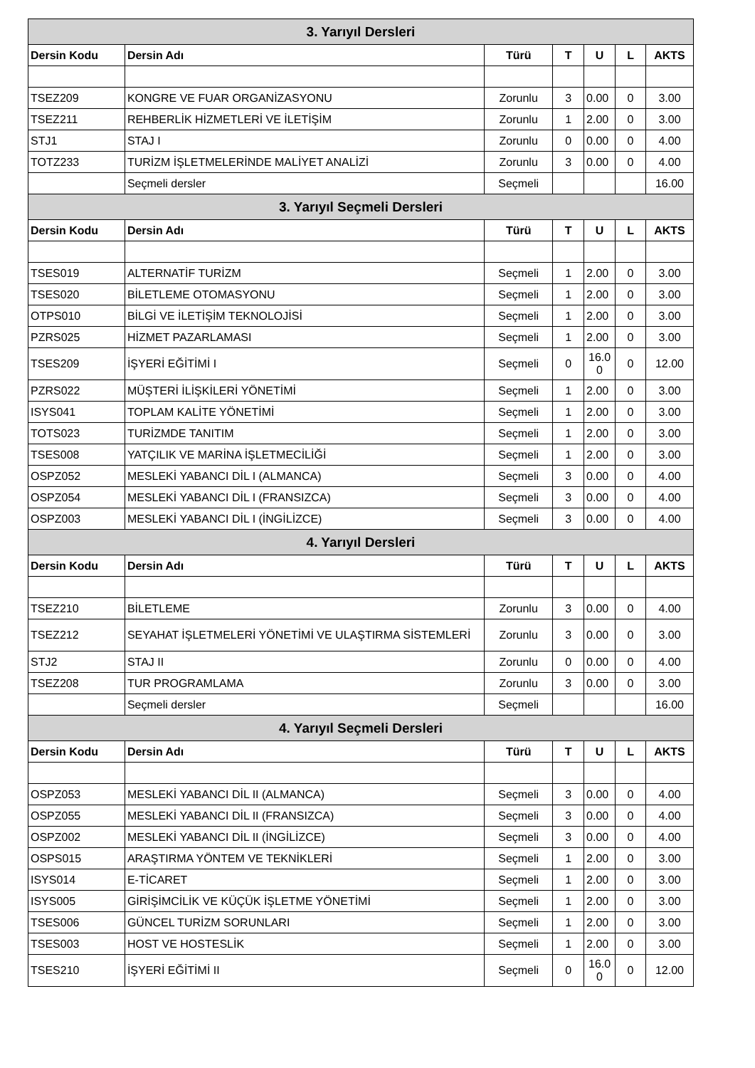| 3. Yarıyıl Dersleri | | | | | | |
| --- | --- | --- | --- | --- | --- | --- |
| Dersin Kodu | Dersin Adı | Türü | T | U | L | AKTS |
| TSEZ209 | KONGRE VE FUAR ORGANİZASYONU | Zorunlu | 3 | 0.00 | 0 | 3.00 |
| TSEZ211 | REHBERLİK HİZMETLERİ VE İLETİŞİM | Zorunlu | 1 | 2.00 | 0 | 3.00 |
| STJ1 | STAJ I | Zorunlu | 0 | 0.00 | 0 | 4.00 |
| TOTZ233 | TURİZM İŞLETMELERİNDE MALİYET ANALİZİ | Zorunlu | 3 | 0.00 | 0 | 4.00 |
| | Seçmeli dersler | Seçmeli | | | | 16.00 |
| 3. Yarıyıl Seçmeli Dersleri | | | | | | |
| Dersin Kodu | Dersin Adı | Türü | T | U | L | AKTS |
| TSES019 | ALTERNATİF TURİZM | Seçmeli | 1 | 2.00 | 0 | 3.00 |
| TSES020 | BİLETLEME OTOMASYONU | Seçmeli | 1 | 2.00 | 0 | 3.00 |
| OTPS010 | BİLGİ VE İLETİŞİM TEKNOLOJİSİ | Seçmeli | 1 | 2.00 | 0 | 3.00 |
| PZRS025 | HİZMET PAZARLAMASI | Seçmeli | 1 | 2.00 | 0 | 3.00 |
| TSES209 | İŞYERİ EĞİTİMİ I | Seçmeli | 0 | 16.0 0 | 0 | 12.00 |
| PZRS022 | MÜŞTERİ İLİŞKİLERİ YÖNETİMİ | Seçmeli | 1 | 2.00 | 0 | 3.00 |
| ISYS041 | TOPLAM KALİTE YÖNETİMİ | Seçmeli | 1 | 2.00 | 0 | 3.00 |
| TOTS023 | TURİZMDE TANITIM | Seçmeli | 1 | 2.00 | 0 | 3.00 |
| TSES008 | YATÇILIK VE MARİNA İŞLETMECİLİĞİ | Seçmeli | 1 | 2.00 | 0 | 3.00 |
| OSPZ052 | MESLEKİ YABANCI DİL I (ALMANCA) | Seçmeli | 3 | 0.00 | 0 | 4.00 |
| OSPZ054 | MESLEKİ YABANCI DİL I (FRANSIZCA) | Seçmeli | 3 | 0.00 | 0 | 4.00 |
| OSPZ003 | MESLEKİ YABANCI DİL I (İNGİLİZCE) | Seçmeli | 3 | 0.00 | 0 | 4.00 |
| 4. Yarıyıl Dersleri | | | | | | |
| Dersin Kodu | Dersin Adı | Türü | T | U | L | AKTS |
| TSEZ210 | BİLETLEME | Zorunlu | 3 | 0.00 | 0 | 4.00 |
| TSEZ212 | SEYAHAT İŞLETMELERİ YÖNETİMİ VE ULAŞTIRMA SİSTEMLERİ | Zorunlu | 3 | 0.00 | 0 | 3.00 |
| STJ2 | STAJ II | Zorunlu | 0 | 0.00 | 0 | 4.00 |
| TSEZ208 | TUR PROGRAMLAMA | Zorunlu | 3 | 0.00 | 0 | 3.00 |
| | Seçmeli dersler | Seçmeli | | | | 16.00 |
| 4. Yarıyıl Seçmeli Dersleri | | | | | | |
| Dersin Kodu | Dersin Adı | Türü | T | U | L | AKTS |
| OSPZ053 | MESLEKİ YABANCI DİL II (ALMANCA) | Seçmeli | 3 | 0.00 | 0 | 4.00 |
| OSPZ055 | MESLEKİ YABANCI DİL II (FRANSIZCA) | Seçmeli | 3 | 0.00 | 0 | 4.00 |
| OSPZ002 | MESLEKİ YABANCI DİL II (İNGİLİZCE) | Seçmeli | 3 | 0.00 | 0 | 4.00 |
| OSPS015 | ARAŞTIRMA YÖNTEM VE TEKNİKLERİ | Seçmeli | 1 | 2.00 | 0 | 3.00 |
| ISYS014 | E-TİCARET | Seçmeli | 1 | 2.00 | 0 | 3.00 |
| ISYS005 | GİRİŞİMCİLİK VE KÜÇÜK İŞLETME YÖNETİMİ | Seçmeli | 1 | 2.00 | 0 | 3.00 |
| TSES006 | GÜNCEL TURİZM SORUNLARI | Seçmeli | 1 | 2.00 | 0 | 3.00 |
| TSES003 | HOST VE HOSTESLİK | Seçmeli | 1 | 2.00 | 0 | 3.00 |
| TSES210 | İŞYERİ EĞİTİMİ II | Seçmeli | 0 | 16.0 0 | 0 | 12.00 |